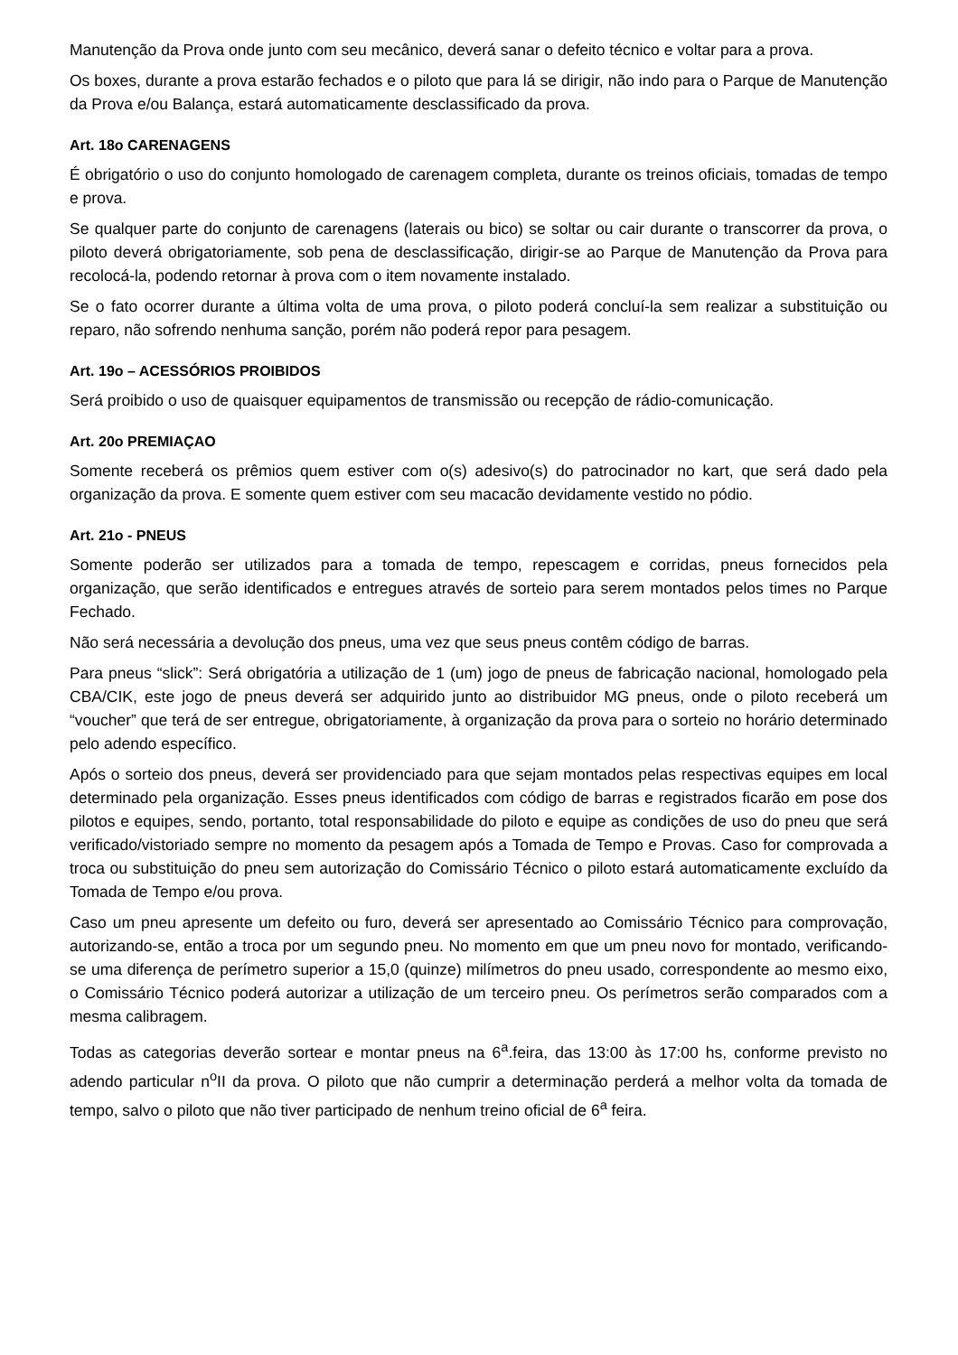Manutenção da Prova onde junto com seu mecânico, deverá sanar o defeito técnico e voltar para a prova.
Os boxes, durante a prova estarão fechados e o piloto que para lá se dirigir, não indo para o Parque de Manutenção da Prova e/ou Balança, estará automaticamente desclassificado da prova.
Art. 18o CARENAGENS
É obrigatório o uso do conjunto homologado de carenagem completa, durante os treinos oficiais, tomadas de tempo e prova.
Se qualquer parte do conjunto de carenagens (laterais ou bico) se soltar ou cair durante o transcorrer da prova, o piloto deverá obrigatoriamente, sob pena de desclassificação, dirigir-se ao Parque de Manutenção da Prova para recolocá-la, podendo retornar à prova com o item novamente instalado.
Se o fato ocorrer durante a última volta de uma prova, o piloto poderá concluí-la sem realizar a substituição ou reparo, não sofrendo nenhuma sanção, porém não poderá repor para pesagem.
Art. 19o – ACESSÓRIOS PROIBIDOS
Será proibido o uso de quaisquer equipamentos de transmissão ou recepção de rádio-comunicação.
Art. 20o PREMIAÇAO
Somente receberá os prêmios quem estiver com o(s) adesivo(s) do patrocinador no kart, que será dado pela organização da prova. E somente quem estiver com seu macacão devidamente vestido no pódio.
Art. 21o - PNEUS
Somente poderão ser utilizados para a tomada de tempo, repescagem e corridas, pneus fornecidos pela organização, que serão identificados e entregues através de sorteio para serem montados pelos times no Parque Fechado.
Não será necessária a devolução dos pneus, uma vez que seus pneus contêm código de barras.
Para pneus “slick”: Será obrigatória a utilização de 1 (um) jogo de pneus de fabricação nacional, homologado pela CBA/CIK, este jogo de pneus deverá ser adquirido junto ao distribuidor MG pneus, onde o piloto receberá um “voucher” que terá de ser entregue, obrigatoriamente, à organização da prova para o sorteio no horário determinado pelo adendo específico.
Após o sorteio dos pneus, deverá ser providenciado para que sejam montados pelas respectivas equipes em local determinado pela organização. Esses pneus identificados com código de barras e registrados ficarão em pose dos pilotos e equipes, sendo, portanto, total responsabilidade do piloto e equipe as condições de uso do pneu que será verificado/vistoriado sempre no momento da pesagem após a Tomada de Tempo e Provas. Caso for comprovada a troca ou substituição do pneu sem autorização do Comissário Técnico o piloto estará automaticamente excluído da Tomada de Tempo e/ou prova.
Caso um pneu apresente um defeito ou furo, deverá ser apresentado ao Comissário Técnico para comprovação, autorizando-se, então a troca por um segundo pneu. No momento em que um pneu novo for montado, verificando-se uma diferença de perímetro superior a 15,0 (quinze) milímetros do pneu usado, correspondente ao mesmo eixo, o Comissário Técnico poderá autorizar a utilização de um terceiro pneu. Os perímetros serão comparados com a mesma calibragem.
Todas as categorias deverão sortear e montar pneus na 6<sup>a</sup>.feira, das 13:00 às 17:00 hs, conforme previsto no adendo particular n<sup>o</sup>II da prova. O piloto que não cumprir a determinação perderá a melhor volta da tomada de tempo, salvo o piloto que não tiver participado de nenhum treino oficial de 6<sup>a</sup> feira.